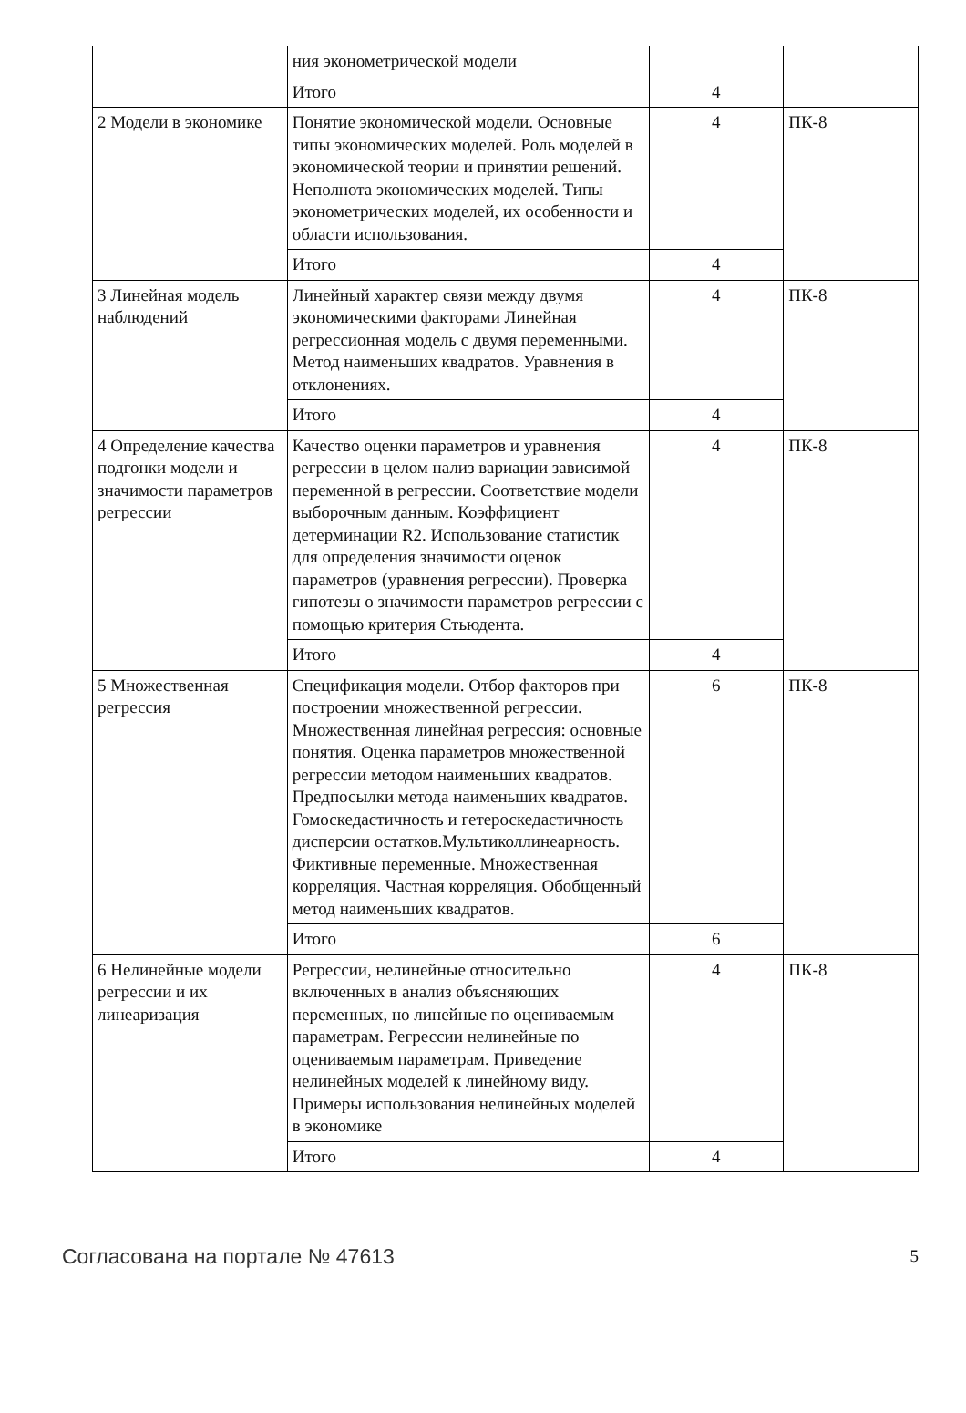| | ния эконометрической модели | | |
| | Итого | 4 | |
| 2 Модели в экономике | Понятие экономической модели. Основные типы экономических моделей. Роль моделей в экономической теории и принятии решений. Неполнота экономических моделей. Типы эконометрических моделей, их особенности и области использования. | 4 | ПК-8 |
| | Итого | 4 | |
| 3 Линейная модель наблюдений | Линейный характер связи между двумя экономическими факторами Линейная регрессионная модель с двумя переменными. Метод наименьших квадратов. Уравнения в отклонениях. | 4 | ПК-8 |
| | Итого | 4 | |
| 4 Определение качества подгонки модели и значимости параметров регрессии | Качество оценки параметров и уравнения регрессии в целом нализ вариации зависимой переменной в регрессии. Соответствие модели выборочным данным. Коэффициент детерминации R2. Использование статистик для определения значимости оценок параметров (уравнения регрессии). Проверка гипотезы о значимости параметров регрессии с помощью критерия Стьюдента. | 4 | ПК-8 |
| | Итого | 4 | |
| 5 Множественная регрессия | Спецификация модели. Отбор факторов при построении множественной регрессии. Множественная линейная регрессия: основные понятия. Оценка параметров множественной регрессии методом наименьших квадратов. Предпосылки метода наименьших квадратов. Гомоскедастичность и гетероскедастичность дисперсии остатков.Мультиколлинеарность. Фиктивные переменные. Множественная корреляция. Частная корреляция. Обобщенный метод наименьших квадратов. | 6 | ПК-8 |
| | Итого | 6 | |
| 6 Нелинейные модели регрессии и их линеаризация | Регрессии, нелинейные относительно включенных в анализ объясняющих переменных, но линейные по оцениваемым параметрам. Регрессии нелинейные по оцениваемым параметрам. Приведение нелинейных моделей к линейному виду. Примеры использования нелинейных моделей в экономике | 4 | ПК-8 |
| | Итого | 4 | |
Согласована на портале № 47613 5